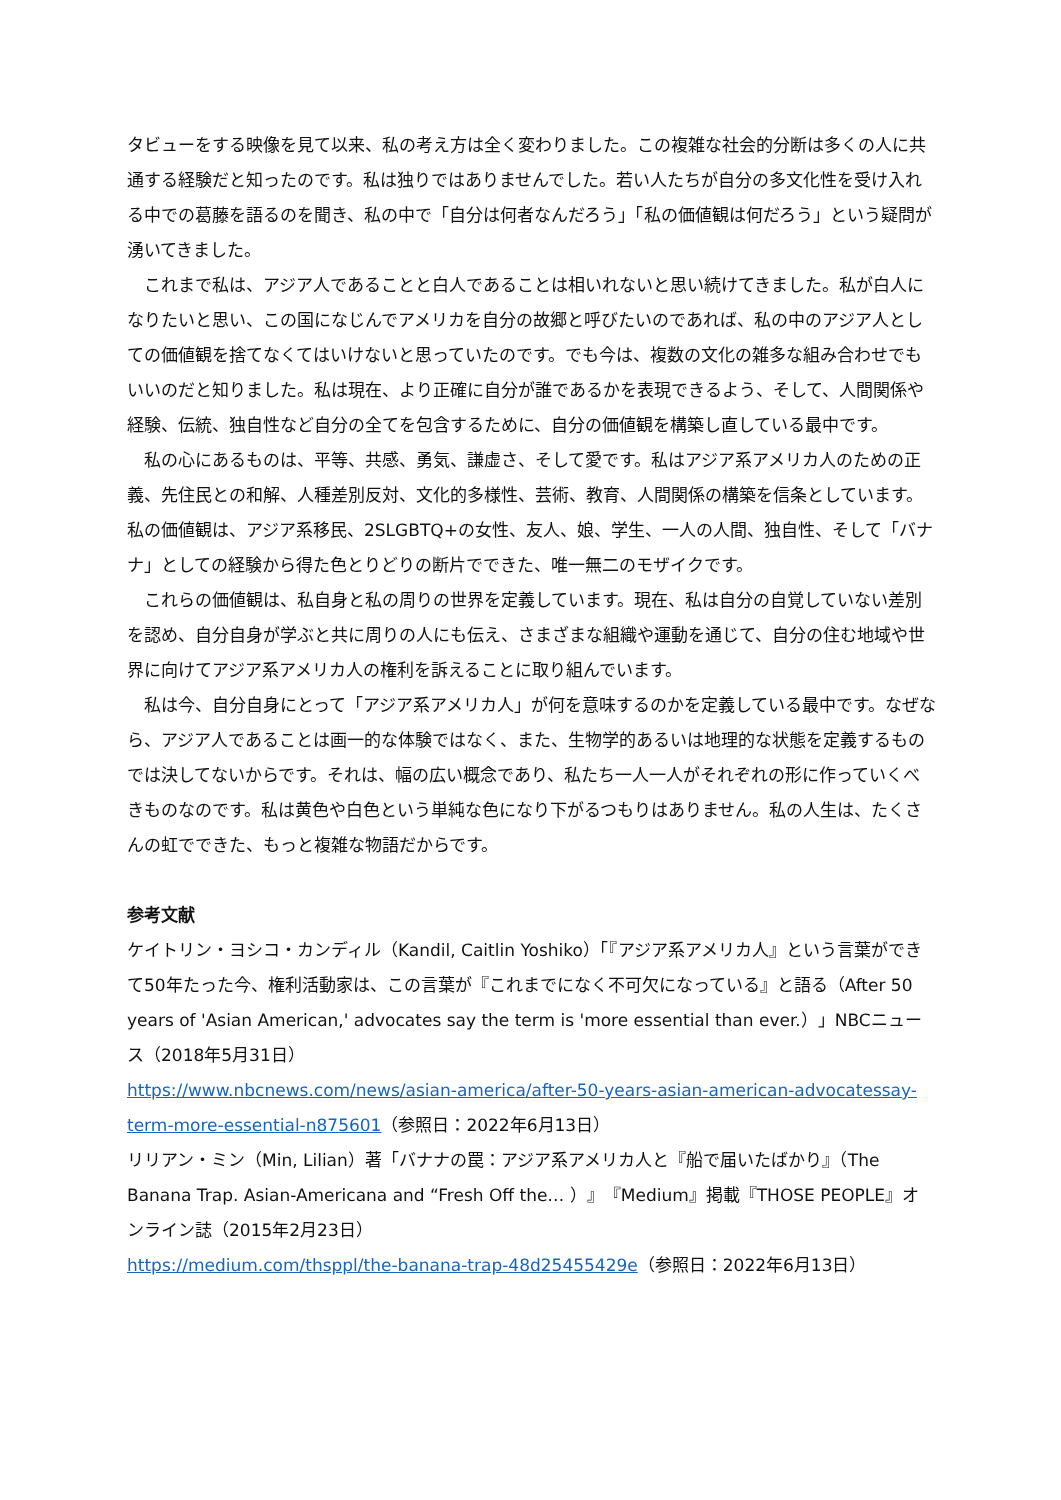タビューをする映像を見て以来、私の考え方は全く変わりました。この複雑な社会的分断は多くの人に共通する経験だと知ったのです。私は独りではありませんでした。若い人たちが自分の多文化性を受け入れる中での葛藤を語るのを聞き、私の中で「自分は何者なんだろう」「私の価値観は何だろう」という疑問が湧いてきました。
　これまで私は、アジア人であることと白人であることは相いれないと思い続けてきました。私が白人になりたいと思い、この国になじんでアメリカを自分の故郷と呼びたいのであれば、私の中のアジア人としての価値観を捨てなくてはいけないと思っていたのです。でも今は、複数の文化の雑多な組み合わせでもいいのだと知りました。私は現在、より正確に自分が誰であるかを表現できるよう、そして、人間関係や経験、伝統、独自性など自分の全てを包含するために、自分の価値観を構築し直している最中です。
　私の心にあるものは、平等、共感、勇気、謙虚さ、そして愛です。私はアジア系アメリカ人のための正義、先住民との和解、人種差別反対、文化的多様性、芸術、教育、人間関係の構築を信条としています。私の価値観は、アジア系移民、2SLGBTQ+の女性、友人、娘、学生、一人の人間、独自性、そして「バナナ」としての経験から得た色とりどりの断片でできた、唯一無二のモザイクです。
　これらの価値観は、私自身と私の周りの世界を定義しています。現在、私は自分の自覚していない差別を認め、自分自身が学ぶと共に周りの人にも伝え、さまざまな組織や運動を通じて、自分の住む地域や世界に向けてアジア系アメリカ人の権利を訴えることに取り組んでいます。
　私は今、自分自身にとって「アジア系アメリカ人」が何を意味するのかを定義している最中です。なぜなら、アジア人であることは画一的な体験ではなく、また、生物学的あるいは地理的な状態を定義するものでは決してないからです。それは、幅の広い概念であり、私たち一人一人がそれぞれの形に作っていくべきものなのです。私は黄色や白色という単純な色になり下がるつもりはありません。私の人生は、たくさんの虹でできた、もっと複雑な物語だからです。
参考文献
ケイトリン・ヨシコ・カンディル（Kandil, Caitlin Yoshiko）「『アジア系アメリカ人』という言葉ができて50年たった今、権利活動家は、この言葉が『これまでになく不可欠になっている』と語る（After 50 years of 'Asian American,' advocates say the term is 'more essential than ever.）」NBCニュース（2018年5月31日）
https://www.nbcnews.com/news/asian-america/after-50-years-asian-american-advocatessay-term-more-essential-n875601（参照日：2022年6月13日）
リリアン・ミン（Min, Lilian）著「バナナの罠：アジア系アメリカ人と『船で届いたばかり』（The Banana Trap. Asian-Americana and “Fresh Off the… ）』『Medium』掲載『THOSE PEOPLE』オンライン誌（2015年2月23日）
https://medium.com/thsppl/the-banana-trap-48d25455429e（参照日：2022年6月13日）